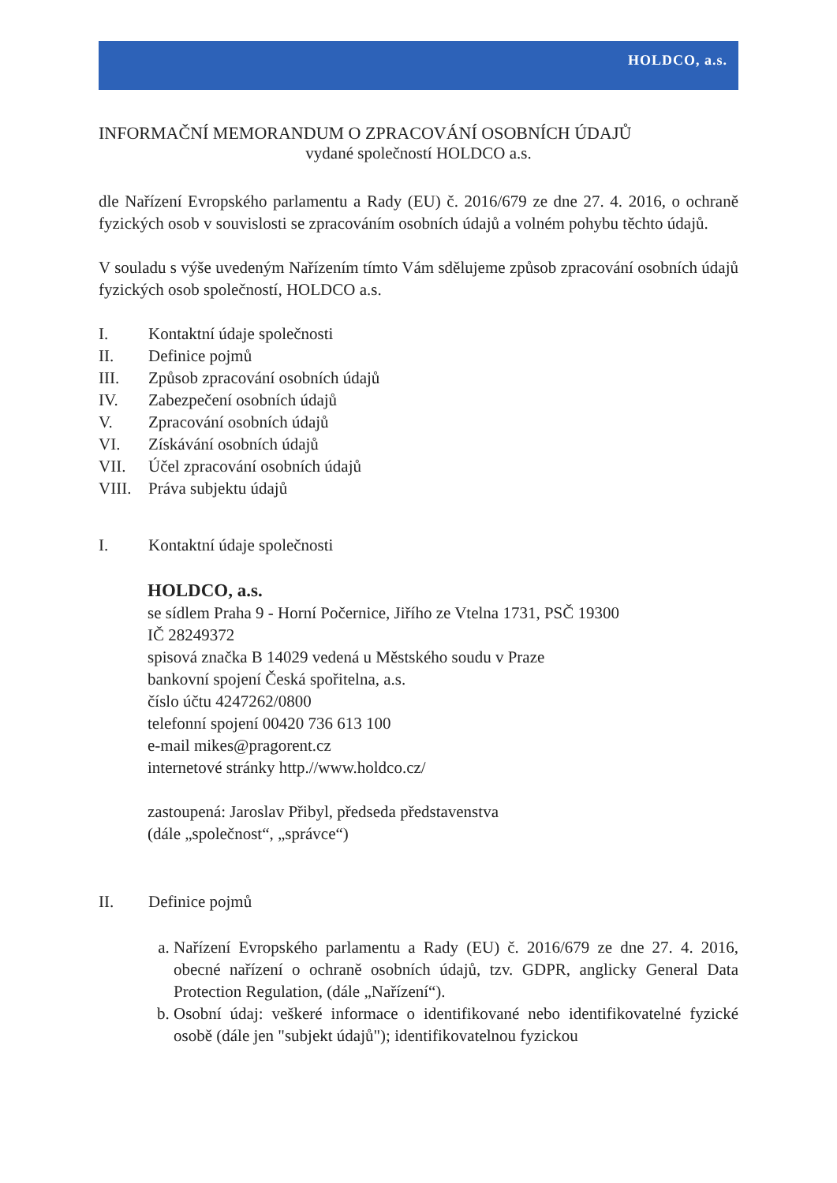HOLDCO, a.s.
INFORMAČNÍ MEMORANDUM O ZPRACOVÁNÍ OSOBNÍCH ÚDAJŮ
vydané společností HOLDCO a.s.
dle Nařízení Evropského parlamentu a Rady (EU) č. 2016/679 ze dne 27. 4. 2016, o ochraně fyzických osob v souvislosti se zpracováním osobních údajů a volném pohybu těchto údajů.
V souladu s výše uvedeným Nařízením tímto Vám sdělujeme způsob zpracování osobních údajů fyzických osob společností, HOLDCO a.s.
I. Kontaktní údaje společnosti
II. Definice pojmů
III. Způsob zpracování osobních údajů
IV. Zabezpečení osobních údajů
V. Zpracování osobních údajů
VI. Získávání osobních údajů
VII. Účel zpracování osobních údajů
VIII. Práva subjektu údajů
I. Kontaktní údaje společnosti
HOLDCO, a.s.
se sídlem Praha 9 - Horní Počernice, Jiřího ze Vtelna 1731, PSČ 19300
IČ 28249372
spisová značka B 14029 vedená u Městského soudu v Praze
bankovní spojení Česká spořitelna, a.s.
číslo účtu 4247262/0800
telefonní spojení 00420 736 613 100
e-mail mikes@pragorent.cz
internetové stránky http.//www.holdco.cz/
zastoupená: Jaroslav Přibyl, předseda představenstva
(dále „společnost“, „správce“)
II. Definice pojmů
a. Nařízení Evropského parlamentu a Rady (EU) č. 2016/679 ze dne 27. 4. 2016, obecné nařízení o ochraně osobních údajů, tzv. GDPR, anglicky General Data Protection Regulation, (dále „Nařízení“).
b. Osobní údaj: veškeré informace o identifikované nebo identifikovatelné fyzické osobě (dále jen "subjekt údajů"); identifikovatelnou fyzickou